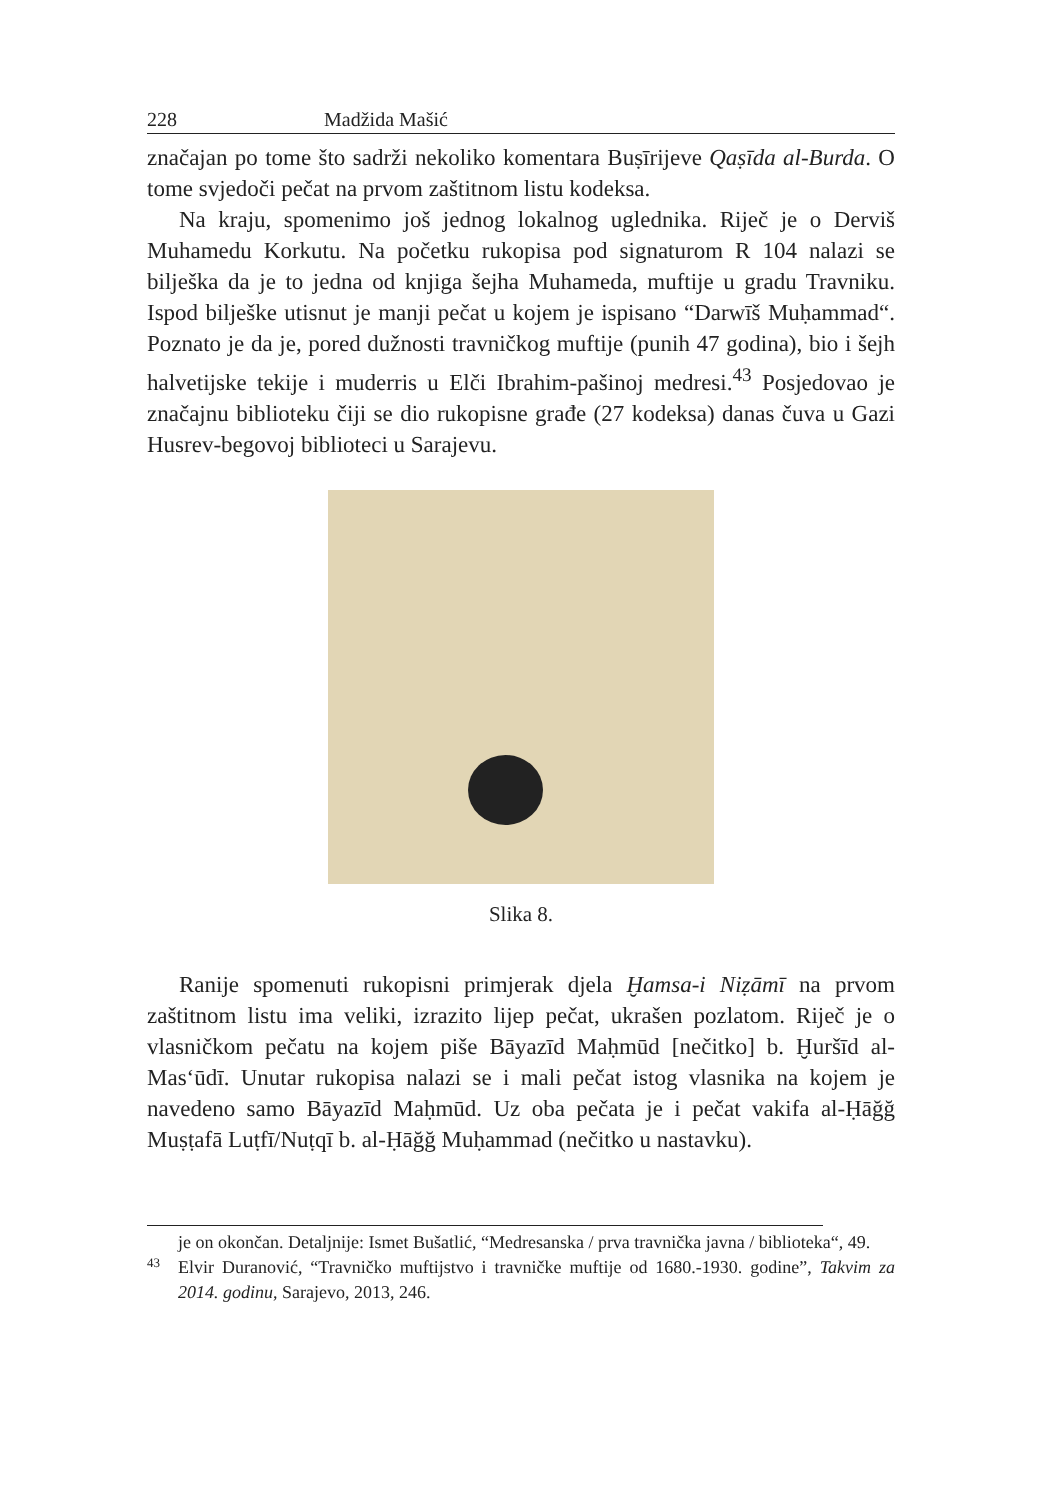228 Madžida Mašić
značajan po tome što sadrži nekoliko komentara Buṣīrijeve Qaṣīda al-Burda. O tome svjedoči pečat na prvom zaštitnom listu kodeksa.
Na kraju, spomenimo još jednog lokalnog uglednika. Riječ je o Derviš Muhamedu Korkutu. Na početku rukopisa pod signaturom R 104 nalazi se bilješka da je to jedna od knjiga šejha Muhameda, muftije u gradu Travniku. Ispod bilješke utisnut je manji pečat u kojem je ispisano “Darwīš Muḥammad“. Poznato je da je, pored dužnosti travničkog muftije (punih 47 godina), bio i šejh halvetijske tekije i muderris u Elči Ibrahim-pašinoj medresi.<sup>43</sup> Posjedovao je značajnu biblioteku čiji se dio rukopisne građe (27 kodeksa) danas čuva u Gazi Husrev-begovoj biblioteci u Sarajevu.
Slika 8.
Ranije spomenuti rukopisni primjerak djela Ḫamsa-i Niẓāmī na prvom zaštitnom listu ima veliki, izrazito lijep pečat, ukrašen pozlatom. Riječ je o vlasničkom pečatu na kojem piše Bāyazīd Maḥmūd [nečitko] b. Ḫuršīd al-Mas‘ūdī. Unutar rukopisa nalazi se i mali pečat istog vlasnika na kojem je navedeno samo Bāyazīd Maḥmūd. Uz oba pečata je i pečat vakifa al-Ḥāğğ Muṣṭafā Luṭfī/Nuṭqī b. al-Ḥāğğ Muḥammad (nečitko u nastavku).
je on okončan. Detaljnije: Ismet Bušatlić, “Medresanska / prva travnička javna / biblioteka“, 49.
43
Elvir Duranović, “Travničko muftijstvo i travničke muftije od 1680.-1930. godine”, Takvim za 2014. godinu, Sarajevo, 2013, 246.